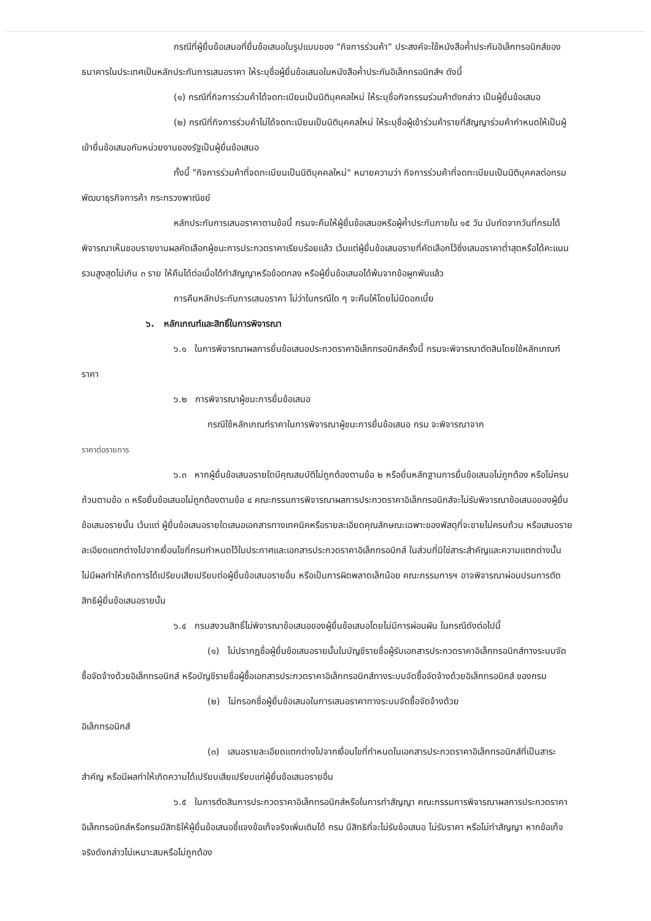กรณีที่ผู้ยื่นข้อเสนอที่ยื่นข้อเสนอในรูปแบบของ "กิจการร่วมค้า" ประสงค์จะใช้หนังสือค้ำประกันอิเล็กทรอนิกส์ของธนาคารในประเทศเป็นหลักประกันการเสนอราคา ให้ระบุชื่อผู้ยื่นข้อเสนอในหนังสือค้ำประกันอิเล็กทรอนิกส์ฯ ดังนี้
(๑) กรณีที่กิจการร่วมค้าได้จดทะเบียนเป็นนิติบุคคลใหม่ ให้ระบุชื่อกิจกรรมร่วมค้าดังกล่าว เป็นผู้ยื่นข้อเสนอ
(๒) กรณีที่กิจการร่วมค้าไม่ได้จดทะเบียนเป็นนิติบุคคลใหม่ ให้ระบุชื่อผู้เข้าร่วมค้ารายที่สัญญาร่วมค้ากำหนดให้เป็นผู้เข้ายื่นข้อเสนอกับหน่วยงานของรัฐเป็นผู้ยื่นข้อเสนอ
ทั้งนี้ "กิจการร่วมค้าที่จดทะเบียนเป็นนิติบุคคลใหม่" หมายความว่า กิจการร่วมค้าที่จดทะเบียนเป็นนิติบุคคลต่อกรมพัฒนาธุรกิจการค้า กระทรวงพาณิชย์
หลักประกันการเสนอราคาตามข้อนี้ กรมจะคืนให้ผู้ยื่นข้อเสนอหรือผู้ค้ำประกันภายใน ๑๕ วัน นับถัดจากวันที่กรมได้พิจารณาเห็นชอบรายงานผลคัดเลือกผู้ชนะการประกวดราคาเรียบร้อยแล้ว เว้นแต่ผู้ยื่นข้อเสนอรายที่คัดเลือกไว้ซึ่งเสนอราคาต่ำสุดหรือได้คะแนนรวมสูงสุดไม่เกิน ๓ ราย ให้คืนได้ต่อเมื่อได้ทำสัญญาหรือข้อตกลง หรือผู้ยื่นข้อเสนอได้พ้นจากข้อผูกพันแล้ว
การคืนหลักประกันการเสนอราคา ไม่ว่าในกรณีใด ๆ จะคืนให้โดยไม่มีดอกเบี้ย
๖. หลักเกณฑ์และสิทธิ์ในการพิจารณา
๖.๑ ในการพิจารณาผลการยื่นข้อเสนอประกวดราคาอิเล็กทรอนิกส์ครั้งนี้ กรมจะพิจารณาตัดสินโดยใช้หลักเกณฑ์ ราคา
๖.๒ การพิจารณาผู้ชนะการยื่นข้อเสนอ
กรณีใช้หลักเกณฑ์ราคาในการพิจารณาผู้ชนะการยื่นข้อเสนอ กรม จะพิจารณาจาก
ราคาต่อรายการ
๖.๓ หากผู้ยื่นข้อเสนอรายใดมีคุณสมบัติไม่ถูกต้องตามข้อ ๒ หรือยื่นหลักฐานการยื่นข้อเสนอไม่ถูกต้อง หรือไม่ครบถ้วนตามข้อ ๓ หรือยื่นข้อเสนอไม่ถูกต้องตามข้อ ๔ คณะกรรมการพิจารณาผลการประกวดราคาอิเล็กทรอนิกส์จะไม่รับพิจารณาข้อเสนอของผู้ยื่นข้อเสนอรายนั้น เว้นแต่ ผู้ยื่นข้อเสนอรายใดเสนอเอกสารทางเทคนิคหรือรายละเอียดคุณลักษณะเฉพาะของพัสดุที่จะขายไม่ครบถ้วน หรือเสนอรายละเอียดแตกต่างไปจากเงื่อนไขที่กรมกำหนดไว้ในประกาศและเอกสารประกวดราคาอิเล็กทรอนิกส์ ในส่วนที่มิใช่สาระสำคัญและความแตกต่างนั้นไม่มีผลทำให้เกิดการได้เปรียบเสียเปรียบต่อผู้ยื่นข้อเสนอรายอื่น หรือเป็นการผิดพลาดเล็กน้อย คณะกรรมการฯ อาจพิจารณาผ่อนปรนการตัดสิทธิผู้ยื่นข้อเสนอรายนั้น
๖.๔ กรมสงวนสิทธิ์ไม่พิจารณาข้อเสนอของผู้ยื่นข้อเสนอโดยไม่มีการผ่อนผัน ในกรณีดังต่อไปนี้
(๑) ไม่ปรากฏชื่อผู้ยื่นข้อเสนอรายนั้นในบัญชีรายชื่อผู้รับเอกสารประกวดราคาอิเล็กทรอนิกส์ทางระบบจัดซื้อจัดจ้างด้วยอิเล็กทรอนิกส์ หรือบัญชีรายชื่อผู้ซื้อเอกสารประกวดราคาอิเล็กทรอนิกส์ทางระบบจัดซื้อจัดจ้างด้วยอิเล็กทรอนิกส์ ของกรม
(๒) ไม่กรอกชื่อผู้ยื่นข้อเสนอในการเสนอราคาทางระบบจัดซื้อจัดจ้างด้วย
อิเล็กทรอนิกส์
(๓) เสนอรายละเอียดแตกต่างไปจากเงื่อนไขที่กำหนดในเอกสารประกวดราคาอิเล็กทรอนิกส์ที่เป็นสาระสำคัญ หรือมีผลทำให้เกิดความได้เปรียบเสียเปรียบแก่ผู้ยื่นข้อเสนอรายอื่น
๖.๕ ในการตัดสินการประกวดราคาอิเล็กทรอนิกส์หรือในการทำสัญญา คณะกรรมการพิจารณาผลการประกวดราคาอิเล็กทรอนิกส์หรือกรมมีสิทธิให้ผู้ยื่นข้อเสนอชี้แจงข้อเท็จจริงเพิ่มเติมได้ กรม มีสิทธิที่จะไม่รับข้อเสนอ ไม่รับราคา หรือไม่ทำสัญญา หากข้อเท็จจริงดังกล่าวไม่เหมาะสมหรือไม่ถูกต้อง